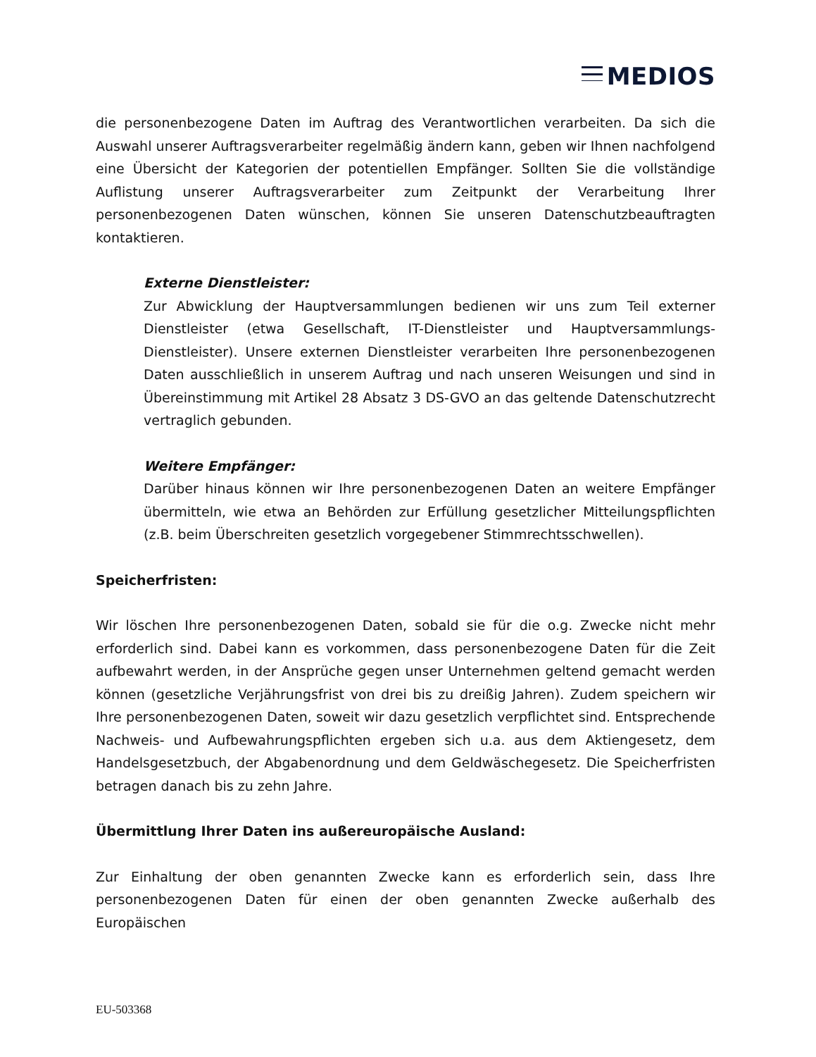MEDIOS
die personenbezogene Daten im Auftrag des Verantwortlichen verarbeiten. Da sich die Auswahl unserer Auftragsverarbeiter regelmäßig ändern kann, geben wir Ihnen nachfolgend eine Übersicht der Kategorien der potentiellen Empfänger. Sollten Sie die vollständige Auflistung unserer Auftragsverarbeiter zum Zeitpunkt der Verarbeitung Ihrer personenbezogenen Daten wünschen, können Sie unseren Datenschutzbeauftragten kontaktieren.
Externe Dienstleister:
Zur Abwicklung der Hauptversammlungen bedienen wir uns zum Teil externer Dienstleister (etwa Gesellschaft, IT-Dienstleister und Hauptversammlungs-Dienstleister). Unsere externen Dienstleister verarbeiten Ihre personenbezogenen Daten ausschließlich in unserem Auftrag und nach unseren Weisungen und sind in Übereinstimmung mit Artikel 28 Absatz 3 DS-GVO an das geltende Datenschutzrecht vertraglich gebunden.
Weitere Empfänger:
Darüber hinaus können wir Ihre personenbezogenen Daten an weitere Empfänger übermitteln, wie etwa an Behörden zur Erfüllung gesetzlicher Mitteilungspflichten (z.B. beim Überschreiten gesetzlich vorgegebener Stimmrechtsschwellen).
Speicherfristen:
Wir löschen Ihre personenbezogenen Daten, sobald sie für die o.g. Zwecke nicht mehr erforderlich sind. Dabei kann es vorkommen, dass personenbezogene Daten für die Zeit aufbewahrt werden, in der Ansprüche gegen unser Unternehmen geltend gemacht werden können (gesetzliche Verjährungsfrist von drei bis zu dreißig Jahren). Zudem speichern wir Ihre personenbezogenen Daten, soweit wir dazu gesetzlich verpflichtet sind. Entsprechende Nachweis- und Aufbewahrungspflichten ergeben sich u.a. aus dem Aktiengesetz, dem Handelsgesetzbuch, der Abgabenordnung und dem Geldwäschegesetz. Die Speicherfristen betragen danach bis zu zehn Jahre.
Übermittlung Ihrer Daten ins außereuropäische Ausland:
Zur Einhaltung der oben genannten Zwecke kann es erforderlich sein, dass Ihre personenbezogenen Daten für einen der oben genannten Zwecke außerhalb des Europäischen
EU-503368